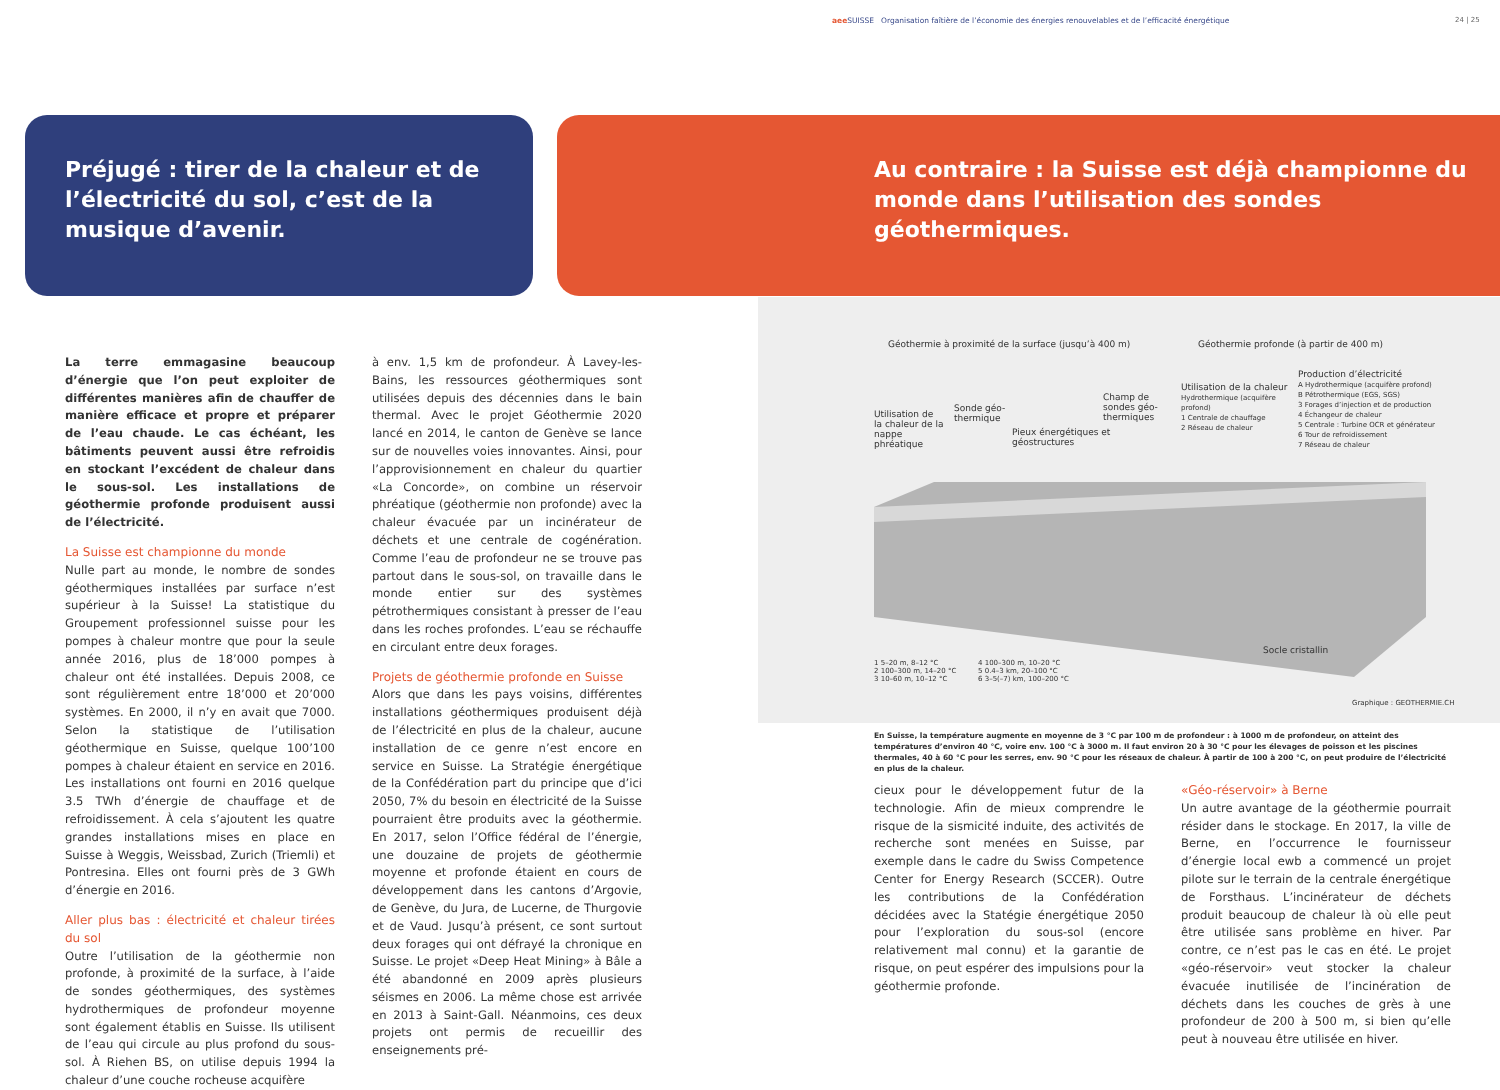aee SUISSE Organisation faîtière de l’économie des énergies renouvelables et de l’efficacité énergétique
24 | 25
Préjugé : tirer de la chaleur et de l’électricité du sol, c’est de la musique d’avenir.
Au contraire : la Suisse est déjà championne du monde dans l’utilisation des sondes géothermiques.
La terre emmagasine beaucoup d’énergie que l’on peut exploiter de différentes manières afin de chauffer de manière efficace et propre et préparer de l’eau chaude. Le cas échéant, les bâtiments peuvent aussi être refroidis en stockant l’excédent de chaleur dans le sous-sol. Les installations de géothermie profonde produisent aussi de l’électricité.
La Suisse est championne du monde
Nulle part au monde, le nombre de sondes géothermiques installées par surface n’est supérieur à la Suisse! La statistique du Groupement professionnel suisse pour les pompes à chaleur montre que pour la seule année 2016, plus de 18’000 pompes à chaleur ont été installées. Depuis 2008, ce sont régulièrement entre 18’000 et 20’000 systèmes. En 2000, il n’y en avait que 7000. Selon la statistique de l’utilisation géothermique en Suisse, quelque 100’100 pompes à chaleur étaient en service en 2016. Les installations ont fourni en 2016 quelque 3.5 TWh d’énergie de chauffage et de refroidissement. À cela s’ajoutent les quatre grandes installations mises en place en Suisse à Weggis, Weissbad, Zurich (Triemli) et Pontresina. Elles ont fourni près de 3 GWh d’énergie en 2016.
Aller plus bas : électricité et chaleur tirées du sol
Outre l’utilisation de la géothermie non profonde, à proximité de la surface, à l’aide de sondes géothermiques, des systèmes hydrothermiques de profondeur moyenne sont également établis en Suisse. Ils utilisent de l’eau qui circule au plus profond du sous-sol. À Riehen BS, on utilise depuis 1994 la chaleur d’une couche rocheuse acquifère
à env. 1,5 km de profondeur. À Lavey-les-Bains, les ressources géothermiques sont utilisées depuis des décennies dans le bain thermal. Avec le projet Géothermie 2020 lancé en 2014, le canton de Genève se lance sur de nouvelles voies innovantes. Ainsi, pour l’approvisionnement en chaleur du quartier «La Concorde», on combine un réservoir phréatique (géothermie non profonde) avec la chaleur évacuée par un incinérateur de déchets et une centrale de cogénération. Comme l’eau de profondeur ne se trouve pas partout dans le sous-sol, on travaille dans le monde entier sur des systèmes pétrothermiques consistant à presser de l’eau dans les roches profondes. L’eau se réchauffe en circulant entre deux forages.
Projets de géothermie profonde en Suisse
Alors que dans les pays voisins, différentes installations géothermiques produisent déjà de l’électricité en plus de la chaleur, aucune installation de ce genre n’est encore en service en Suisse. La Stratégie énergétique de la Confédération part du principe que d’ici 2050, 7% du besoin en électricité de la Suisse pourraient être produits avec la géothermie. En 2017, selon l’Office fédéral de l’énergie, une douzaine de projets de géothermie moyenne et profonde étaient en cours de développement dans les cantons d’Argovie, de Genève, du Jura, de Lucerne, de Thurgovie et de Vaud. Jusqu’à présent, ce sont surtout deux forages qui ont défrayé la chronique en Suisse. Le projet «Deep Heat Mining» à Bâle a été abandonné en 2009 après plusieurs séismes en 2006. La même chose est arrivée en 2013 à Saint-Gall. Néanmoins, ces deux projets ont permis de recueillir des enseignements pré-
Géothermie à proximité de la surface (jusqu’à 400 m)
Géothermie profonde (à partir de 400 m)
Utilisation de la chaleur de la nappe phréatique
Sonde géo-thermique
Pieux énergétiques et géostructures
Champ de sondes géo-thermiques
Utilisation de la chaleur
Hydrothermique (acquifère profond)
1 Centrale de chauffage
2 Réseau de chaleur
Production d’électricité
A Hydrothermique (acquifère profond)
B Pétrothermique (EGS, SGS)
3 Forages d’injection et de production
4 Échangeur de chaleur
5 Centrale : Turbine OCR et générateur
6 Tour de refroidissement
7 Réseau de chaleur
Socle cristallin
1 5–20 m, 8–12 °C
2 100–300 m, 14–20 °C
3 10–60 m, 10–12 °C
4 100–300 m, 10–20 °C
5 0.4–3 km, 20–100 °C
6 3–5(–7) km, 100–200 °C
Graphique : GEOTHERMIE.CH
En Suisse, la température augmente en moyenne de 3 °C par 100 m de profondeur : à 1000 m de profondeur, on atteint des températures d’environ 40 °C, voire env. 100 °C à 3000 m. Il faut environ 20 à 30 °C pour les élevages de poisson et les piscines thermales, 40 à 60 °C pour les serres, env. 90 °C pour les réseaux de chaleur. À partir de 100 à 200 °C, on peut produire de l’électricité en plus de la chaleur.
cieux pour le développement futur de la technologie. Afin de mieux comprendre le risque de la sismicité induite, des activités de recherche sont menées en Suisse, par exemple dans le cadre du Swiss Competence Center for Energy Research (SCCER). Outre les contributions de la Confédération décidées avec la Statégie énergétique 2050 pour l’exploration du sous-sol (encore relativement mal connu) et la garantie de risque, on peut espérer des impulsions pour la géothermie profonde.
«Géo-réservoir» à Berne
Un autre avantage de la géothermie pourrait résider dans le stockage. En 2017, la ville de Berne, en l’occurrence le fournisseur d’énergie local ewb a commencé un projet pilote sur le terrain de la centrale énergétique de Forsthaus. L’incinérateur de déchets produit beaucoup de chaleur là où elle peut être utilisée sans problème en hiver. Par contre, ce n’est pas le cas en été. Le projet «géo-réservoir» veut stocker la chaleur évacuée inutilisée de l’incinération de déchets dans les couches de grès à une profondeur de 200 à 500 m, si bien qu’elle peut à nouveau être utilisée en hiver.